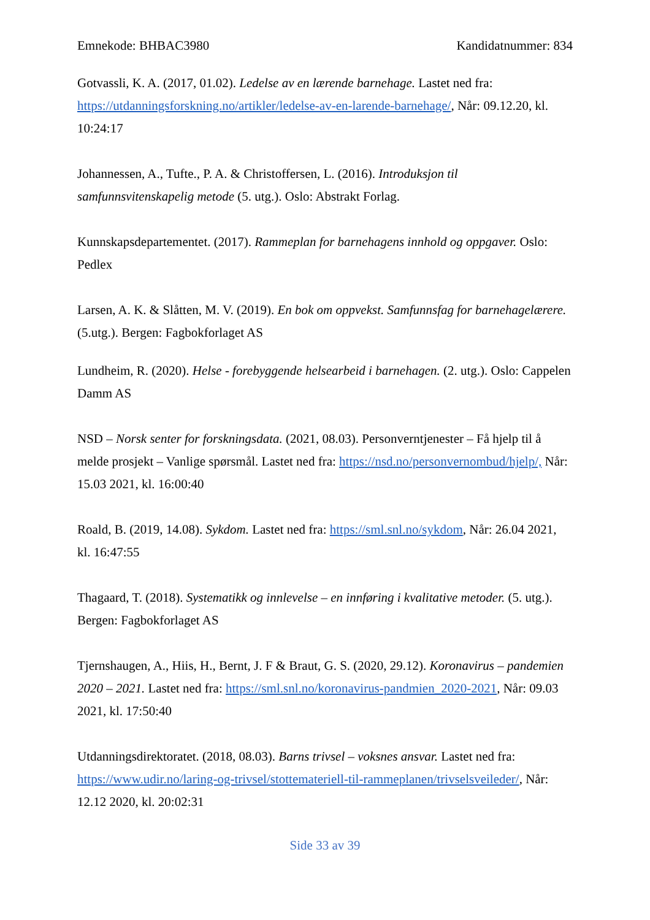Emnekode: BHBAC3980 Kandidatnummer: 834
Gotvassli, K. A. (2017, 01.02). Ledelse av en lærende barnehage. Lastet ned fra: https://utdanningsforskning.no/artikler/ledelse-av-en-larende-barnehage/, Når: 09.12.20, kl. 10:24:17
Johannessen, A., Tufte., P. A. & Christoffersen, L. (2016). Introduksjon til samfunnsvitenskapelig metode (5. utg.). Oslo: Abstrakt Forlag.
Kunnskapsdepartementet. (2017). Rammeplan for barnehagens innhold og oppgaver. Oslo: Pedlex
Larsen, A. K. & Slåtten, M. V. (2019). En bok om oppvekst. Samfunnsfag for barnehagelærere. (5.utg.). Bergen: Fagbokforlaget AS
Lundheim, R. (2020). Helse - forebyggende helsearbeid i barnehagen. (2. utg.). Oslo: Cappelen Damm AS
NSD – Norsk senter for forskningsdata. (2021, 08.03). Personverntjenester – Få hjelp til å melde prosjekt – Vanlige spørsmål. Lastet ned fra: https://nsd.no/personvernombud/hjelp/, Når: 15.03 2021, kl. 16:00:40
Roald, B. (2019, 14.08). Sykdom. Lastet ned fra: https://sml.snl.no/sykdom, Når: 26.04 2021, kl. 16:47:55
Thagaard, T. (2018). Systematikk og innlevelse – en innføring i kvalitative metoder. (5. utg.). Bergen: Fagbokforlaget AS
Tjernshaugen, A., Hiis, H., Bernt, J. F & Braut, G. S. (2020, 29.12). Koronavirus – pandemien 2020 – 2021. Lastet ned fra: https://sml.snl.no/koronavirus-pandmien_2020-2021, Når: 09.03 2021, kl. 17:50:40
Utdanningsdirektoratet. (2018, 08.03). Barns trivsel – voksnes ansvar. Lastet ned fra: https://www.udir.no/laring-og-trivsel/stottemateriell-til-rammeplanen/trivselsveileder/, Når: 12.12 2020, kl. 20:02:31
Side 33 av 39